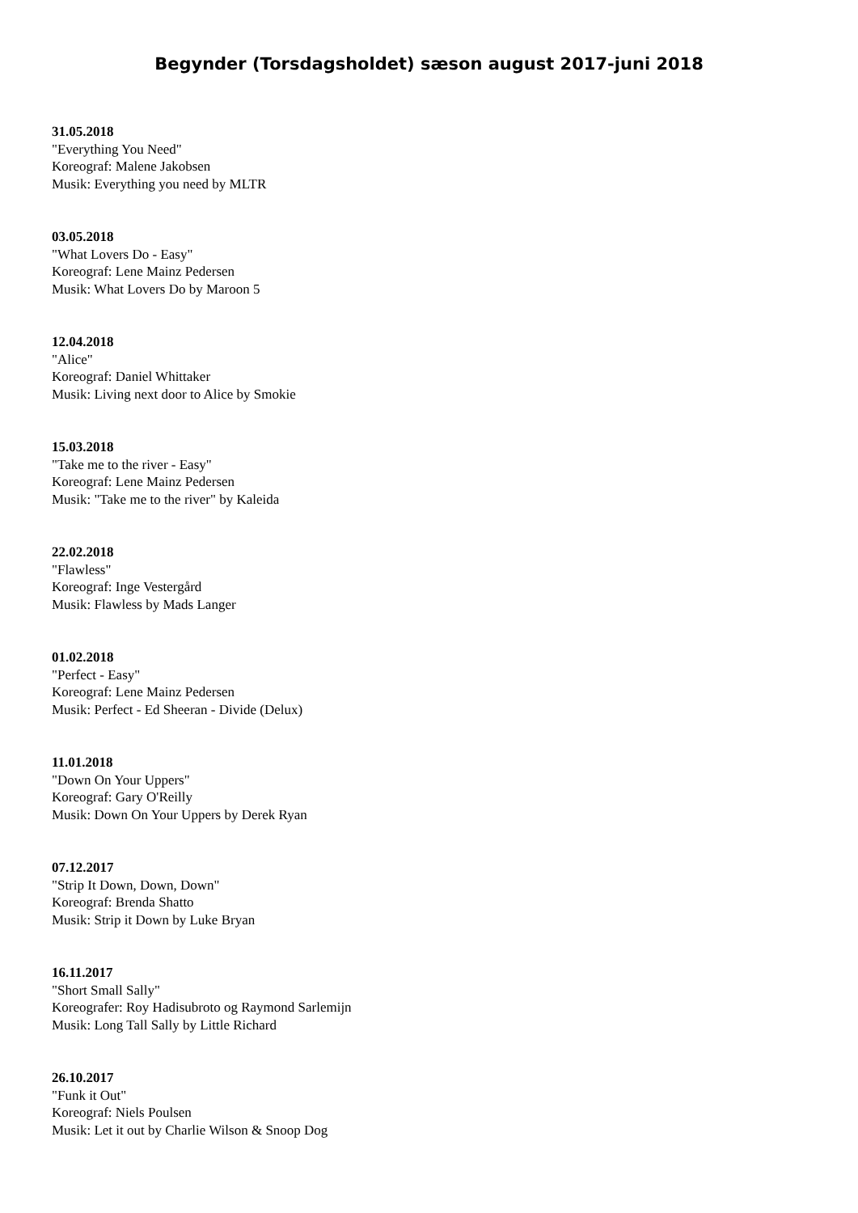Begynder (Torsdagsholdet) sæson august 2017-juni 2018
31.05.2018
"Everything You Need"
Koreograf: Malene Jakobsen
Musik: Everything you need by MLTR
03.05.2018
"What Lovers Do - Easy"
Koreograf: Lene Mainz Pedersen
Musik: What Lovers Do by Maroon 5
12.04.2018
"Alice"
Koreograf: Daniel Whittaker
Musik: Living next door to Alice by Smokie
15.03.2018
"Take me to the river - Easy"
Koreograf: Lene Mainz Pedersen
Musik: "Take me to the river" by Kaleida
22.02.2018
"Flawless"
Koreograf: Inge Vestergård
Musik: Flawless by Mads Langer
01.02.2018
"Perfect - Easy"
Koreograf: Lene Mainz Pedersen
Musik: Perfect - Ed Sheeran - Divide (Delux)
11.01.2018
"Down On Your Uppers"
Koreograf: Gary O'Reilly
Musik: Down On Your Uppers by Derek Ryan
07.12.2017
"Strip It Down, Down, Down"
Koreograf: Brenda Shatto
Musik: Strip it Down by Luke Bryan
16.11.2017
"Short Small Sally"
Koreografer: Roy Hadisubroto og Raymond Sarlemijn
Musik: Long Tall Sally by Little Richard
26.10.2017
"Funk it Out"
Koreograf: Niels Poulsen
Musik: Let it out by Charlie Wilson & Snoop Dog